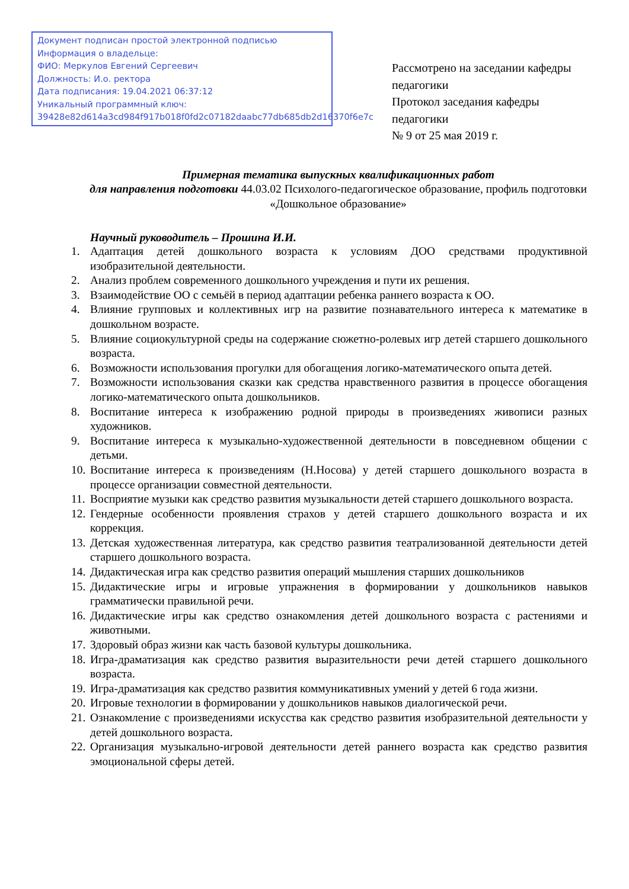Документ подписан простой электронной подписью
Информация о владельце:
ФИО: Меркулов Евгений Сергеевич
Должность: И.о. ректора
Дата подписания: 19.04.2021 06:37:12
Уникальный программный ключ:
39428e82d614a3cd984f917b018f0fd2c07182daabc77db685db2d16370f6e7c
Рассмотрено на заседании кафедры педагогики
Протокол заседания кафедры педагогики
№ 9 от 25 мая 2019 г.
Примерная тематика выпускных квалификационных работ
для направления подготовки 44.03.02 Психолого-педагогическое образование, профиль подготовки «Дошкольное образование»
Научный руководитель – Прошина И.И.
1. Адаптация детей дошкольного возраста к условиям ДОО средствами продуктивной изобразительной деятельности.
2. Анализ проблем современного дошкольного учреждения и пути их решения.
3. Взаимодействие ОО с семьёй в период адаптации ребенка раннего возраста к ОО.
4. Влияние групповых и коллективных игр на развитие познавательного интереса к математике в дошкольном возрасте.
5. Влияние социокультурной среды на содержание сюжетно-ролевых игр детей старшего дошкольного возраста.
6. Возможности использования прогулки для обогащения логико-математического опыта детей.
7. Возможности использования сказки как средства нравственного развития в процессе обогащения логико-математического опыта дошкольников.
8. Воспитание интереса к изображению родной природы в произведениях живописи разных художников.
9. Воспитание интереса к музыкально-художественной деятельности в повседневном общении с детьми.
10. Воспитание интереса к произведениям (Н.Носова) у детей старшего дошкольного возраста в процессе организации совместной деятельности.
11. Восприятие музыки как средство развития музыкальности детей старшего дошкольного возраста.
12. Гендерные особенности проявления страхов у детей старшего дошкольного возраста и их коррекция.
13. Детская художественная литература, как средство развития театрализованной деятельности детей старшего дошкольного возраста.
14. Дидактическая игра как средство развития операций мышления старших дошкольников
15. Дидактические игры и игровые упражнения в формировании у дошкольников навыков грамматически правильной речи.
16. Дидактические игры как средство ознакомления детей дошкольного возраста с растениями и животными.
17. Здоровый образ жизни как часть базовой культуры дошкольника.
18. Игра-драматизация как средство развития выразительности речи детей старшего дошкольного возраста.
19. Игра-драматизация как средство развития коммуникативных умений у детей 6 года жизни.
20. Игровые технологии в формировании у дошкольников навыков диалогической речи.
21. Ознакомление с произведениями искусства как средство развития изобразительной деятельности у детей дошкольного возраста.
22. Организация музыкально-игровой деятельности детей раннего возраста как средство развития эмоциональной сферы детей.